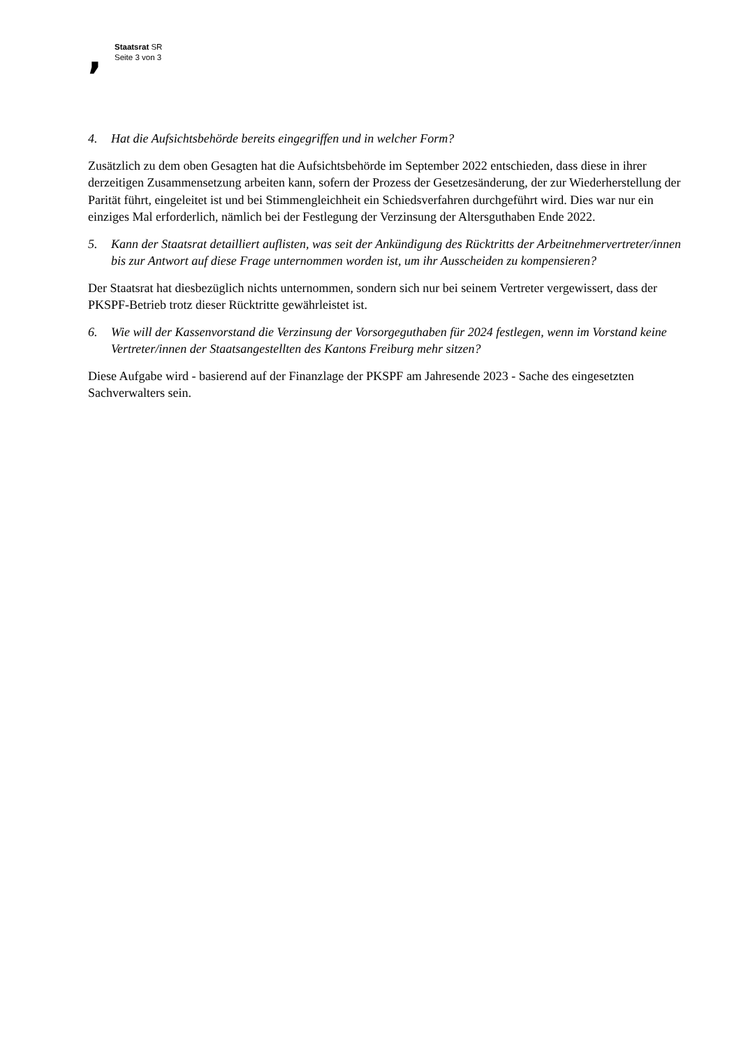,
Staatsrat SR
Seite 3 von 3
4. Hat die Aufsichtsbehörde bereits eingegriffen und in welcher Form?
Zusätzlich zu dem oben Gesagten hat die Aufsichtsbehörde im September 2022 entschieden, dass diese in ihrer derzeitigen Zusammensetzung arbeiten kann, sofern der Prozess der Gesetzesänderung, der zur Wiederherstellung der Parität führt, eingeleitet ist und bei Stimmengleichheit ein Schiedsverfahren durchgeführt wird. Dies war nur ein einziges Mal erforderlich, nämlich bei der Festlegung der Verzinsung der Altersguthaben Ende 2022.
5. Kann der Staatsrat detailliert auflisten, was seit der Ankündigung des Rücktritts der Arbeitnehmervertreter/innen bis zur Antwort auf diese Frage unternommen worden ist, um ihr Ausscheiden zu kompensieren?
Der Staatsrat hat diesbezüglich nichts unternommen, sondern sich nur bei seinem Vertreter vergewissert, dass der PKSPF-Betrieb trotz dieser Rücktritte gewährleistet ist.
6. Wie will der Kassenvorstand die Verzinsung der Vorsorgeguthaben für 2024 festlegen, wenn im Vorstand keine Vertreter/innen der Staatsangestellten des Kantons Freiburg mehr sitzen?
Diese Aufgabe wird - basierend auf der Finanzlage der PKSPF am Jahresende 2023 - Sache des eingesetzten Sachverwalters sein.